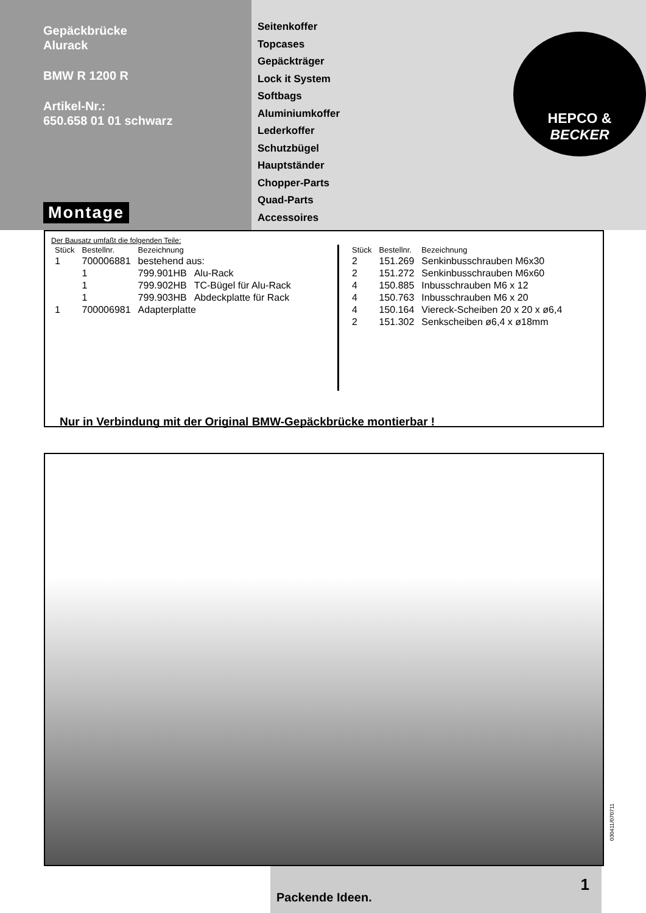Gepäckbrücke
Alurack
BMW R 1200 R
Artikel-Nr.:
650.658 01 01 schwarz
Montage
Seitenkoffer
Topcases
Gepäckträger
Lock it System
Softbags
Aluminiumkoffer
Lederkoffer
Schutzbügel
Hauptständer
Chopper-Parts
Quad-Parts
Accessoires
HEPCO &
BECKER
Der Bausatz umfaßt die folgenden Teile:
| Stück | Bestellnr. | Bezeichnung | |
| --- | --- | --- | --- |
| 1 | 700006881 | bestehend aus: | |
| | 1 | 799.901HB | Alu-Rack |
| | 1 | 799.902HB | TC-Bügel für Alu-Rack |
| | 1 | 799.903HB | Abdeckplatte für Rack |
| 1 | 700006981 | Adapterplatte | |
| Stück | Bestellnr. | Bezeichnung |
| --- | --- | --- |
| 2 | 151.269 | Senkinbusschrauben M6x30 |
| 2 | 151.272 | Senkinbusschrauben M6x60 |
| 4 | 150.885 | Inbusschrauben M6 x 12 |
| 4 | 150.763 | Inbusschrauben M6 x 20 |
| 4 | 150.164 | Viereck-Scheiben 20 x 20 x ø6,4 |
| 2 | 151.302 | Senkscheiben ø6,4 x ø18mm |
Nur in Verbindung mit der Original BMW-Gepäckbrücke montierbar !
030411/070711
Packende Ideen. 1